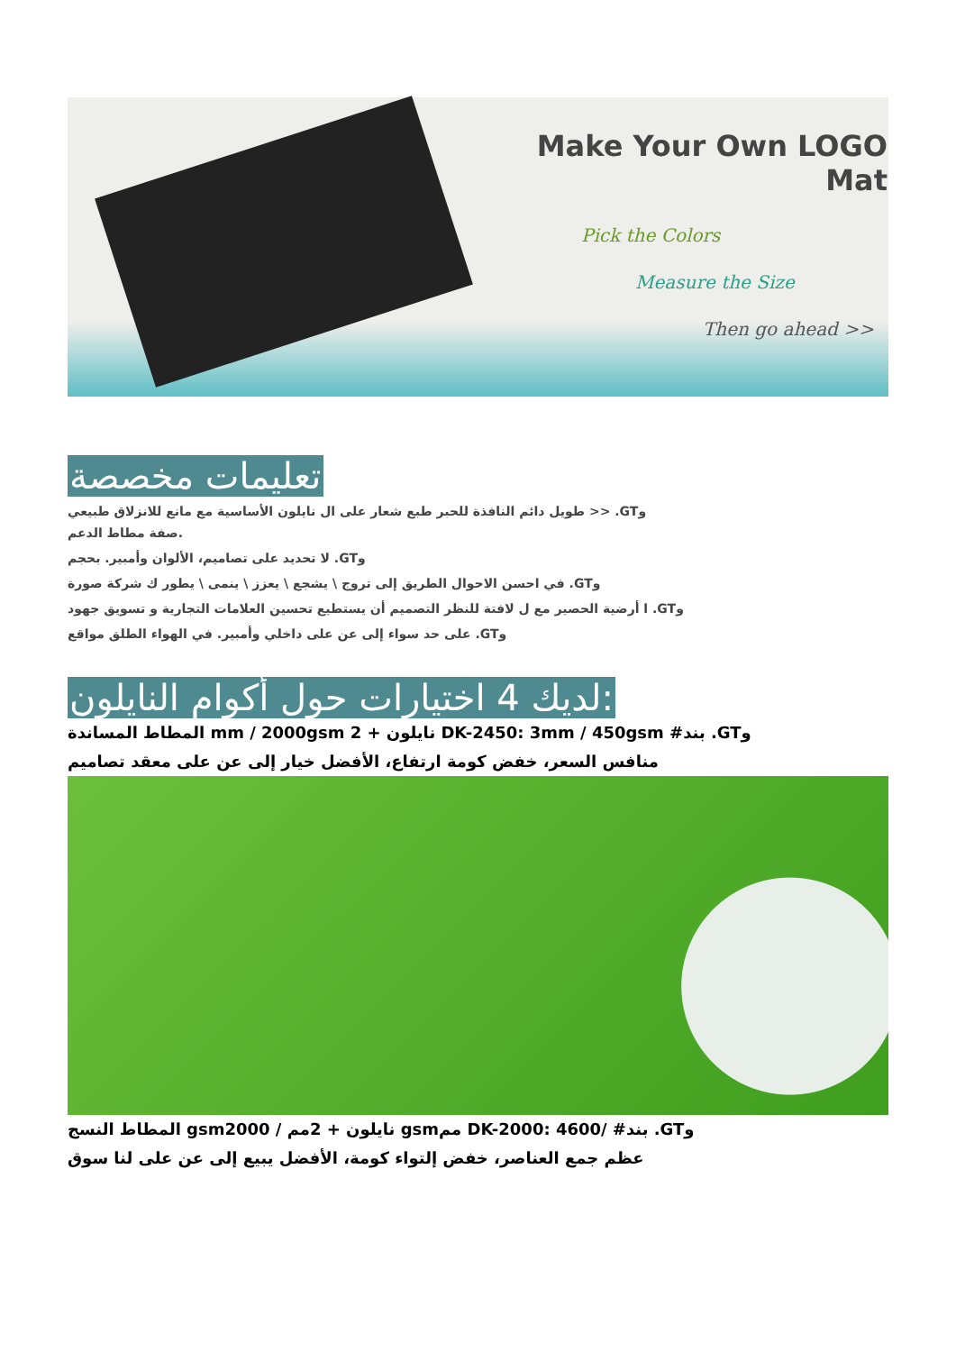Make Your Own LOGO Mat
Pick the Colors
Measure the Size
Then go ahead >>
تعليمات مخصصة
طويل دائم النافذة للحبر طبع شعار على ال نايلون الأساسية مع مانع للانزلاق طبيعي >> .GTو
صفة مطاط الدعم.
لا تحديد على تصاميم، الألوان وأمبير. بحجم .GTو
في احسن الاحوال الطريق إلى تروج \ يشجع \ يعزز \ ينمى \ يطور ك شركة صورة .GTو
ا أرضية الحصير مع ل لافتة للنظر التصميم أن يستطيع تحسين العلامات التجارية و تسويق جهود .GTو
على حد سواء إلى عن على داخلي وأمبير. في الهواء الطلق مواقع .GTو
لديك 4 اختيارات حول أكوام النايلون:
المطاط المساندة mm / 2000gsm نايلون + 2 DK-2450: 3mm / 450gsm #بند .GTو
منافس السعر، خفض كومة ارتفاع، الأفضل خيار إلى عن على معقد تصاميم
المطاط النسج gsmنايلون + 2مم / 2000 gsmمم DK-2000: 4600/ #بند .GTو
عظم جمع العناصر، خفض إلتواء كومة، الأفضل يبيع إلى عن على لنا سوق